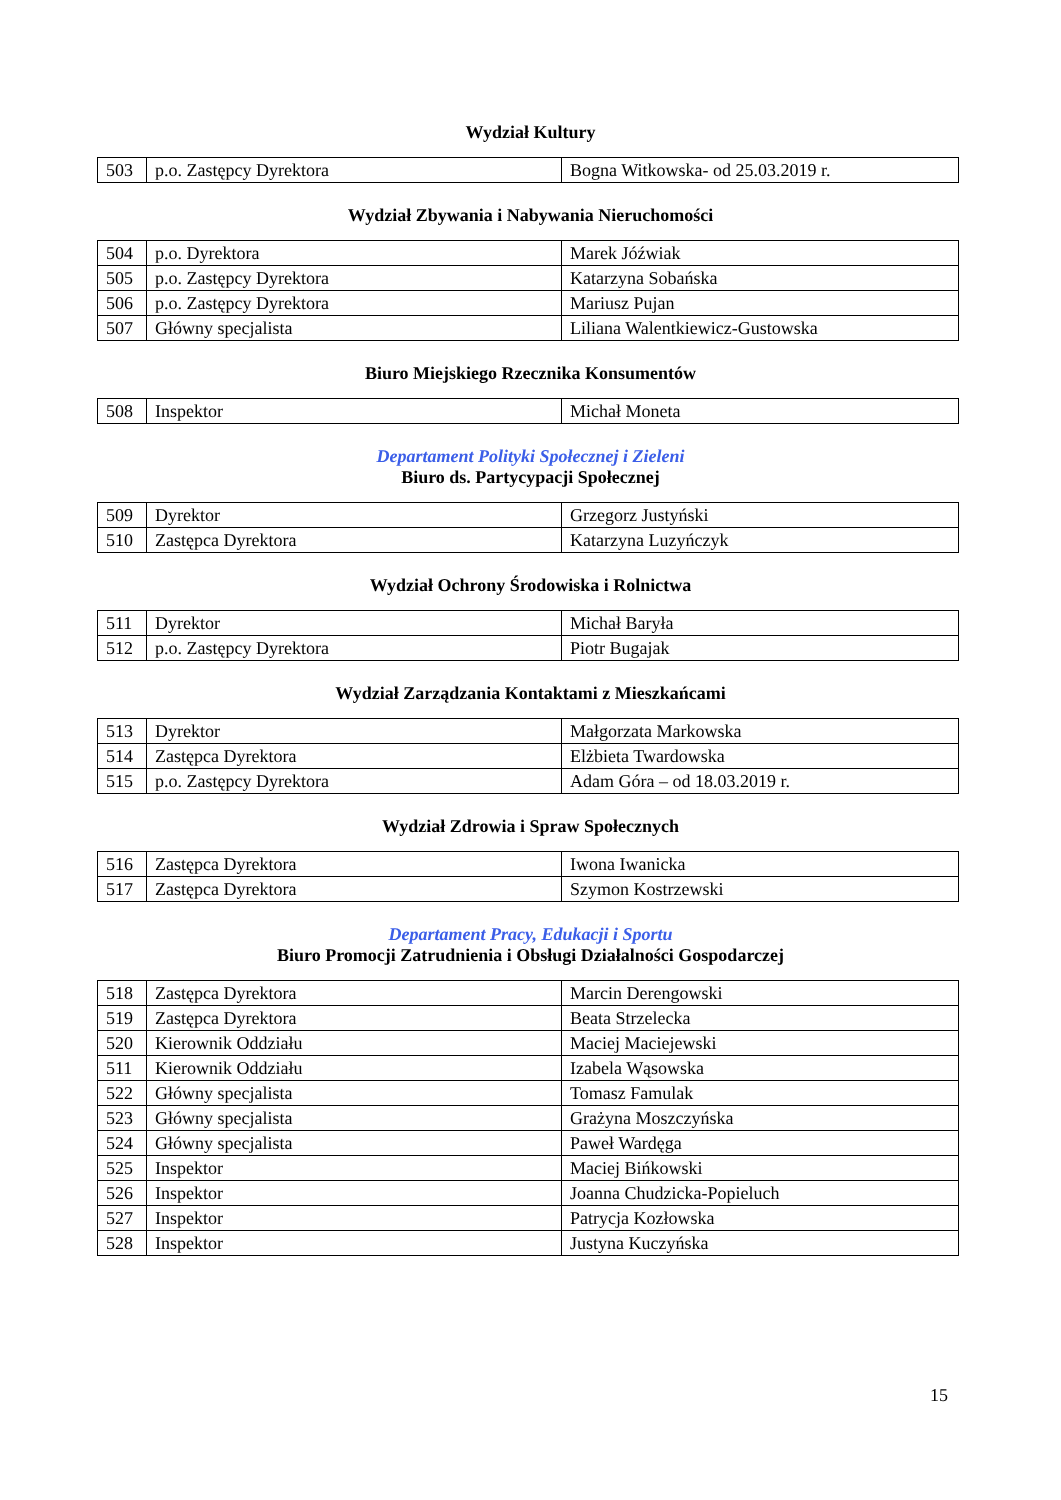Wydział Kultury
| 503 | p.o. Zastępcy Dyrektora | Bogna Witkowska- od 25.03.2019 r. |
Wydział Zbywania i Nabywania Nieruchomości
| 504 | p.o. Dyrektora | Marek Jóźwiak |
| 505 | p.o. Zastępcy Dyrektora | Katarzyna Sobańska |
| 506 | p.o. Zastępcy Dyrektora | Mariusz Pujan |
| 507 | Główny specjalista | Liliana Walentkiewicz-Gustowska |
Biuro Miejskiego Rzecznika Konsumentów
| 508 | Inspektor | Michał Moneta |
Departament Polityki Społecznej i Zieleni
Biuro ds. Partycypacji Społecznej
| 509 | Dyrektor | Grzegorz Justyński |
| 510 | Zastępca Dyrektora | Katarzyna Luzyńczyk |
Wydział Ochrony Środowiska i Rolnictwa
| 511 | Dyrektor | Michał Baryła |
| 512 | p.o. Zastępcy Dyrektora | Piotr Bugajak |
Wydział Zarządzania Kontaktami z Mieszkańcami
| 513 | Dyrektor | Małgorzata Markowska |
| 514 | Zastępca Dyrektora | Elżbieta Twardowska |
| 515 | p.o. Zastępcy Dyrektora | Adam Góra – od 18.03.2019 r. |
Wydział Zdrowia i Spraw Społecznych
| 516 | Zastępca Dyrektora | Iwona Iwanicka |
| 517 | Zastępca Dyrektora | Szymon Kostrzewski |
Departament Pracy, Edukacji i Sportu
Biuro Promocji Zatrudnienia i Obsługi Działalności Gospodarczej
| 518 | Zastępca Dyrektora | Marcin Derengowski |
| 519 | Zastępca Dyrektora | Beata Strzelecka |
| 520 | Kierownik Oddziału | Maciej Maciejewski |
| 511 | Kierownik Oddziału | Izabela Wąsowska |
| 522 | Główny specjalista | Tomasz Famulak |
| 523 | Główny specjalista | Grażyna Moszczyńska |
| 524 | Główny specjalista | Paweł Wardęga |
| 525 | Inspektor | Maciej Bińkowski |
| 526 | Inspektor | Joanna Chudzicka-Popieluch |
| 527 | Inspektor | Patrycja Kozłowska |
| 528 | Inspektor | Justyna Kuczyńska |
15